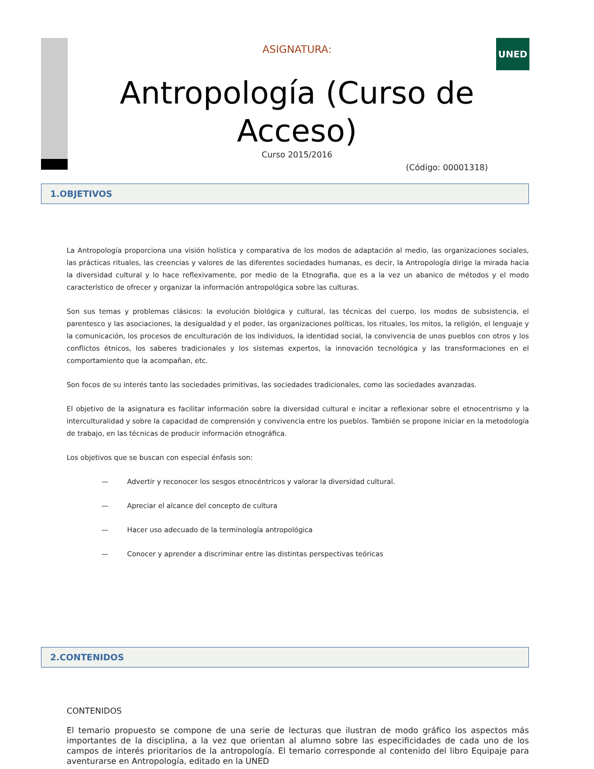UNED
ASIGNATURA:
Antropología (Curso de Acceso)
Curso 2015/2016
(Código: 00001318)
1.OBJETIVOS
La Antropología proporciona una visión holística y comparativa de los modos de adaptación al medio, las organizaciones sociales, las prácticas rituales, las creencias y valores de las diferentes sociedades humanas, es decir, la Antropología dirige la mirada hacia la diversidad cultural y lo hace reflexivamente, por medio de la Etnografia, que es a la vez un abanico de métodos y el modo característico de ofrecer y organizar la información antropológica sobre las culturas.
Son sus temas y problemas clásicos: la evolución biológica y cultural, las técnicas del cuerpo, los modos de subsistencia, el parentesco y las asociaciones, la desigualdad y el poder, las organizaciones políticas, los rituales, los mitos, la religión, el lenguaje y la comunicación, los procesos de enculturación de los individuos, la identidad social, la convivencia de unos pueblos con otros y los conflictos étnicos, los saberes tradicionales y los sistemas expertos, la innovación tecnológica y las transformaciones en el comportamiento que la acompañan, etc.
Son focos de su interés tanto las sociedades primitivas, las sociedades tradicionales, como las sociedades avanzadas.
El objetivo de la asignatura es facilitar información sobre la diversidad cultural e incitar a reflexionar sobre el etnocentrismo y la interculturalidad y sobre la capacidad de comprensión y convivencia entre los pueblos. También se propone iniciar en la metodología de trabajo, en las técnicas de producir información etnográfica.
Los objetivos que se buscan con especial énfasis son:
— Advertir y reconocer los sesgos etnocéntricos y valorar la diversidad cultural.
— Apreciar el alcance del concepto de cultura
— Hacer uso adecuado de la terminología antropológica
— Conocer y aprender a discriminar entre las distintas perspectivas teóricas
2.CONTENIDOS
CONTENIDOS
El temario propuesto se compone de una serie de lecturas que ilustran de modo gráfico los aspectos más importantes de la disciplina, a la vez que orientan al alumno sobre las especificidades de cada uno de los campos de interés prioritarios de la antropología. El temario corresponde al contenido del libro Equipaje para aventurarse en Antropología, editado en la UNED